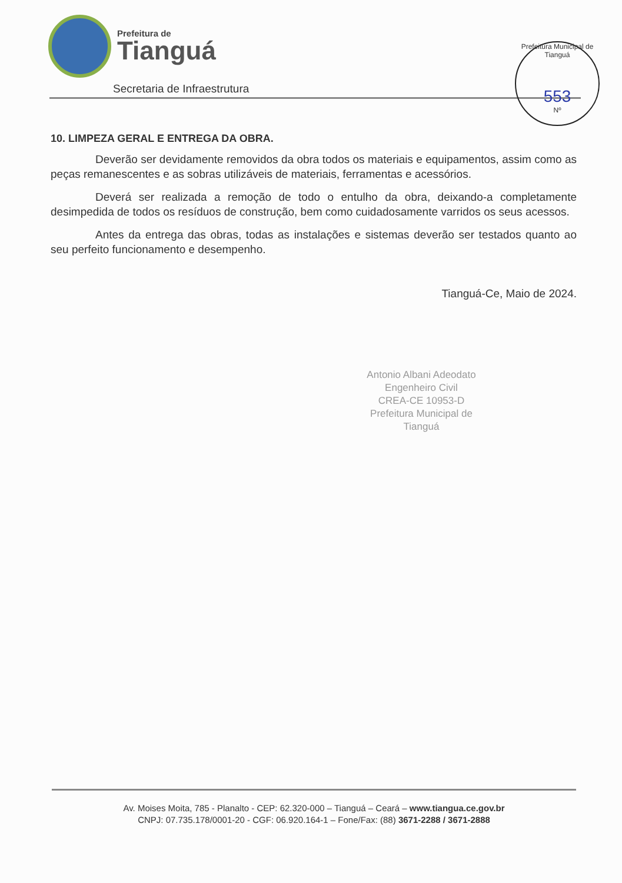Prefeitura de
Tianguá
Secretaria de Infraestrutura
Prefeitura Municipal de Tianguá
553
Nº
10. LIMPEZA GERAL E ENTREGA DA OBRA.
Deverão ser devidamente removidos da obra todos os materiais e equipamentos, assim como as peças remanescentes e as sobras utilizáveis de materiais, ferramentas e acessórios.
Deverá ser realizada a remoção de todo o entulho da obra, deixando-a completamente desimpedida de todos os resíduos de construção, bem como cuidadosamente varridos os seus acessos.
Antes da entrega das obras, todas as instalações e sistemas deverão ser testados quanto ao seu perfeito funcionamento e desempenho.
Tianguá-Ce, Maio de 2024.
Antonio Albani Adeodato
Engenheiro Civil
CREA-CE 10953-D
Prefeitura Municipal de Tianguá
Av. Moises Moita, 785 - Planalto - CEP: 62.320-000 – Tianguá – Ceará – www.tiangua.ce.gov.br
CNPJ: 07.735.178/0001-20 - CGF: 06.920.164-1 – Fone/Fax: (88) 3671-2288 / 3671-2888